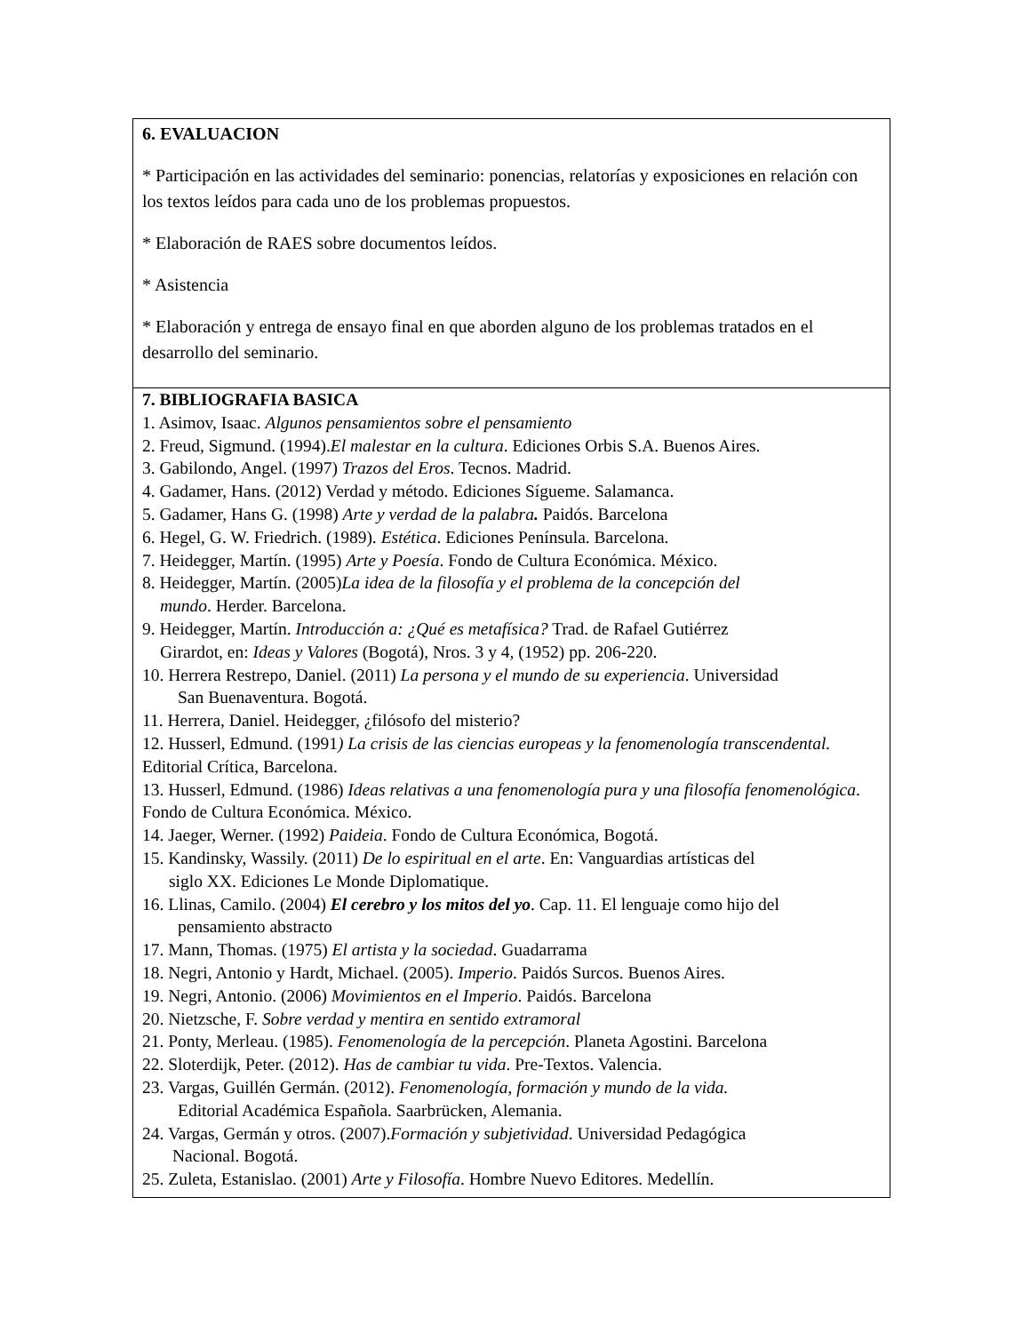6. EVALUACION
* Participación en las actividades del seminario: ponencias, relatorías y exposiciones en relación con los textos leídos para cada uno de los problemas propuestos.
* Elaboración de RAES sobre documentos leídos.
* Asistencia
* Elaboración y entrega de ensayo final en que aborden alguno de los problemas tratados en el desarrollo del seminario.
7. BIBLIOGRAFIA BASICA
1. Asimov, Isaac. Algunos pensamientos sobre el pensamiento
2. Freud, Sigmund. (1994).El malestar en la cultura. Ediciones Orbis S.A. Buenos Aires.
3. Gabilondo, Angel. (1997) Trazos del Eros. Tecnos. Madrid.
4. Gadamer, Hans. (2012) Verdad y método. Ediciones Sígueme. Salamanca.
5. Gadamer, Hans G. (1998) Arte y verdad de la palabra. Paidós. Barcelona
6. Hegel, G. W. Friedrich. (1989). Estética. Ediciones Península. Barcelona.
7. Heidegger, Martín. (1995) Arte y Poesía. Fondo de Cultura Económica. México.
8. Heidegger, Martín. (2005)La idea de la filosofía y el problema de la concepción del
mundo. Herder. Barcelona.
9. Heidegger, Martín. Introducción a: ¿Qué es metafísica? Trad. de Rafael Gutiérrez
Girardot, en: Ideas y Valores (Bogotá), Nros. 3 y 4, (1952) pp. 206-220.
10. Herrera Restrepo, Daniel. (2011) La persona y el mundo de su experiencia. Universidad
San Buenaventura. Bogotá.
11. Herrera, Daniel. Heidegger, ¿filósofo del misterio?
12. Husserl, Edmund. (1991) La crisis de las ciencias europeas y la fenomenología transcendental. Editorial Crítica, Barcelona.
13. Husserl, Edmund. (1986) Ideas relativas a una fenomenología pura y una filosofía fenomenológica. Fondo de Cultura Económica. México.
14. Jaeger, Werner. (1992) Paideia. Fondo de Cultura Económica, Bogotá.
15. Kandinsky, Wassily. (2011) De lo espiritual en el arte. En: Vanguardias artísticas del
siglo XX. Ediciones Le Monde Diplomatique.
16. Llinas, Camilo. (2004) El cerebro y los mitos del yo. Cap. 11. El lenguaje como hijo del
pensamiento abstracto
17. Mann, Thomas. (1975) El artista y la sociedad. Guadarrama
18. Negri, Antonio y Hardt, Michael. (2005). Imperio. Paidós Surcos. Buenos Aires.
19. Negri, Antonio. (2006) Movimientos en el Imperio. Paidós. Barcelona
20. Nietzsche, F. Sobre verdad y mentira en sentido extramoral
21. Ponty, Merleau. (1985). Fenomenología de la percepción. Planeta Agostini. Barcelona
22. Sloterdijk, Peter. (2012). Has de cambiar tu vida. Pre-Textos. Valencia.
23. Vargas, Guillén Germán. (2012). Fenomenología, formación y mundo de la vida.
Editorial Académica Española. Saarbrücken, Alemania.
24. Vargas, Germán y otros. (2007).Formación y subjetividad. Universidad Pedagógica
Nacional. Bogotá.
25. Zuleta, Estanislao. (2001) Arte y Filosofía. Hombre Nuevo Editores. Medellín.